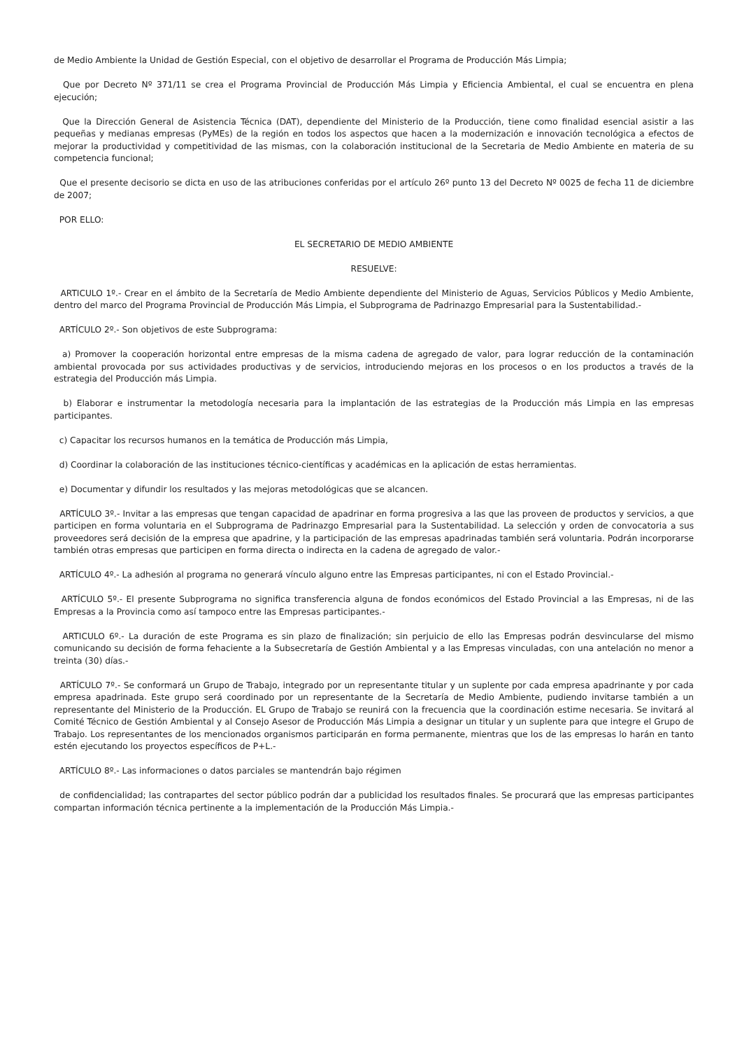de Medio Ambiente la Unidad de Gestión Especial, con el objetivo de desarrollar el Programa de Producción Más Limpia;
Que por Decreto Nº 371/11 se crea el Programa Provincial de Producción Más Limpia y Eficiencia Ambiental, el cual se encuentra en plena ejecución;
Que la Dirección General de Asistencia Técnica (DAT), dependiente del Ministerio de la Producción, tiene como finalidad esencial asistir a las pequeñas y medianas empresas (PyMEs) de la región en todos los aspectos que hacen a la modernización e innovación tecnológica a efectos de mejorar la productividad y competitividad de las mismas, con la colaboración institucional de la Secretaria de Medio Ambiente en materia de su competencia funcional;
Que el presente decisorio se dicta en uso de las atribuciones conferidas por el artículo 26º punto 13 del Decreto Nº 0025 de fecha 11 de diciembre de 2007;
POR ELLO:
EL SECRETARIO DE MEDIO AMBIENTE
RESUELVE:
ARTICULO 1º.- Crear en el ámbito de la Secretaría de Medio Ambiente dependiente del Ministerio de Aguas, Servicios Públicos y Medio Ambiente, dentro del marco del Programa Provincial de Producción Más Limpia, el Subprograma de Padrinazgo Empresarial para la Sustentabilidad.-
ARTÍCULO 2º.- Son objetivos de este Subprograma:
a) Promover la cooperación horizontal entre empresas de la misma cadena de agregado de valor, para lograr reducción de la contaminación ambiental provocada por sus actividades productivas y de servicios, introduciendo mejoras en los procesos o en los productos a través de la estrategia del Producción más Limpia.
b) Elaborar e instrumentar la metodología necesaria para la implantación de las estrategias de la Producción más Limpia en las empresas participantes.
c) Capacitar los recursos humanos en la temática de Producción más Limpia,
d) Coordinar la colaboración de las instituciones técnico-científicas y académicas en la aplicación de estas herramientas.
e) Documentar y difundir los resultados y las mejoras metodológicas que se alcancen.
ARTÍCULO 3º.- Invitar a las empresas que tengan capacidad de apadrinar en forma progresiva a las que las proveen de productos y servicios, a que participen en forma voluntaria en el Subprograma de Padrinazgo Empresarial para la Sustentabilidad. La selección y orden de convocatoria a sus proveedores será decisión de la empresa que apadrine, y la participación de las empresas apadrinadas también será voluntaria. Podrán incorporarse también otras empresas que participen en forma directa o indirecta en la cadena de agregado de valor.-
ARTÍCULO 4º.- La adhesión al programa no generará vínculo alguno entre las Empresas participantes, ni con el Estado Provincial.-
ARTÍCULO 5º.- El presente Subprograma no significa transferencia alguna de fondos económicos del Estado Provincial a las Empresas, ni de las Empresas a la Provincia como así tampoco entre las Empresas participantes.-
ARTICULO 6º.- La duración de este Programa es sin plazo de finalización; sin perjuicio de ello las Empresas podrán desvincularse del mismo comunicando su decisión de forma fehaciente a la Subsecretaría de Gestión Ambiental y a las Empresas vinculadas, con una antelación no menor a treinta (30) días.-
ARTÍCULO 7º.- Se conformará un Grupo de Trabajo, integrado por un representante titular y un suplente por cada empresa apadrinante y por cada empresa apadrinada. Este grupo será coordinado por un representante de la Secretaría de Medio Ambiente, pudiendo invitarse también a un representante del Ministerio de la Producción. EL Grupo de Trabajo se reunirá con la frecuencia que la coordinación estime necesaria. Se invitará al Comité Técnico de Gestión Ambiental y al Consejo Asesor de Producción Más Limpia a designar un titular y un suplente para que integre el Grupo de Trabajo. Los representantes de los mencionados organismos participarán en forma permanente, mientras que los de las empresas lo harán en tanto estén ejecutando los proyectos específicos de P+L.-
ARTÍCULO 8º.- Las informaciones o datos parciales se mantendrán bajo régimen
de confidencialidad; las contrapartes del sector público podrán dar a publicidad los resultados finales. Se procurará que las empresas participantes compartan información técnica pertinente a la implementación de la Producción Más Limpia.-